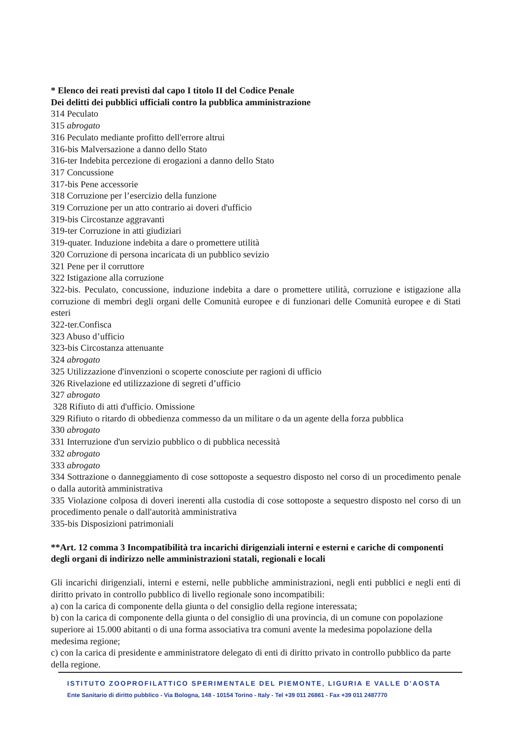* Elenco dei reati previsti dal capo I titolo II del Codice Penale
Dei delitti dei pubblici ufficiali contro la pubblica amministrazione
314 Peculato
315 abrogato
316 Peculato mediante profitto dell'errore altrui
316-bis Malversazione a danno dello Stato
316-ter Indebita percezione di erogazioni a danno dello Stato
317 Concussione
317-bis Pene accessorie
318 Corruzione per l’esercizio della funzione
319 Corruzione per un atto contrario ai doveri d'ufficio
319-bis Circostanze aggravanti
319-ter Corruzione in atti giudiziari
319-quater. Induzione indebita a dare o promettere utilità
320 Corruzione di persona incaricata di un pubblico sevizio
321 Pene per il corruttore
322 Istigazione alla corruzione
322-bis. Peculato, concussione, induzione indebita a dare o promettere utilità, corruzione e istigazione alla corruzione di membri degli organi delle Comunità europee e di funzionari delle Comunità europee e di Stati esteri
322-ter.Confisca
323 Abuso d’ufficio
323-bis Circostanza attenuante
324 abrogato
325 Utilizzazione d'invenzioni o scoperte conosciute per ragioni di ufficio
326 Rivelazione ed utilizzazione di segreti d’ufficio
327 abrogato
328 Rifiuto di atti d'ufficio. Omissione
329 Rifiuto o ritardo di obbedienza commesso da un militare o da un agente della forza pubblica
330 abrogato
331 Interruzione d'un servizio pubblico o di pubblica necessità
332 abrogato
333 abrogato
334 Sottrazione o danneggiamento di cose sottoposte a sequestro disposto nel corso di un procedimento penale o dalla autorità amministrativa
335 Violazione colposa di doveri inerenti alla custodia di cose sottoposte a sequestro disposto nel corso di un procedimento penale o dall'autorità amministrativa
335-bis Disposizioni patrimoniali
**Art. 12 comma 3 Incompatibilità tra incarichi dirigenziali interni e esterni e cariche di componenti degli organi di indirizzo nelle amministrazioni statali, regionali e locali
Gli incarichi dirigenziali, interni e esterni, nelle pubbliche amministrazioni, negli enti pubblici e negli enti di diritto privato in controllo pubblico di livello regionale sono incompatibili:
a) con la carica di componente della giunta o del consiglio della regione interessata;
b) con la carica di componente della giunta o del consiglio di una provincia, di un comune con popolazione superiore ai 15.000 abitanti o di una forma associativa tra comuni avente la medesima popolazione della medesima regione;
c) con la carica di presidente e amministratore delegato di enti di diritto privato in controllo pubblico da parte della regione.
ISTITUTO ZOOPROFILATTICO SPERIMENTALE DEL PIEMONTE, LIGURIA E VALLE D'AOSTA
Ente Sanitario di diritto pubblico - Via Bologna, 148 - 10154 Torino - Italy - Tel +39 011 26861 - Fax +39 011 2487770